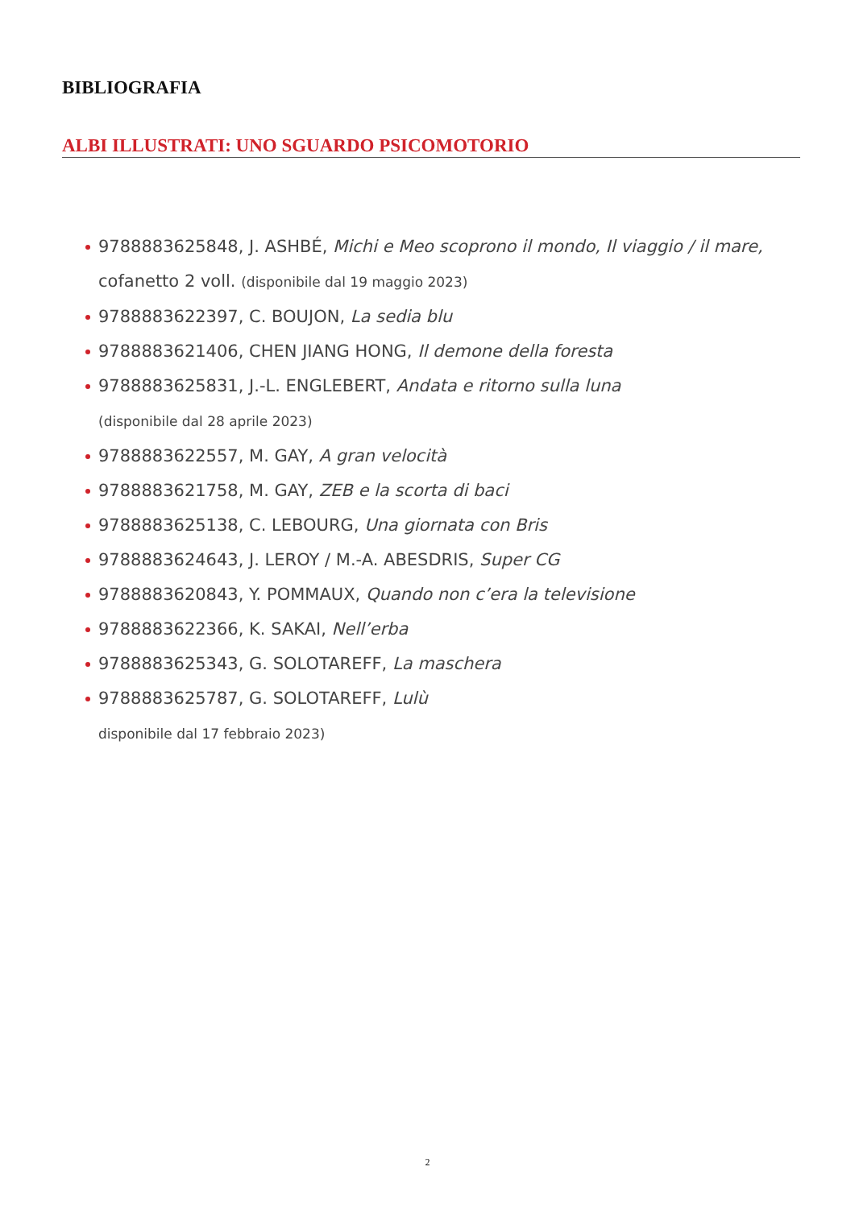BIBLIOGRAFIA
ALBI ILLUSTRATI: UNO SGUARDO PSICOMOTORIO
9788883625848, J. ASHBÉ, Michi e Meo scoprono il mondo, Il viaggio / il mare,
cofanetto 2 voll. (disponibile dal 19 maggio 2023)
9788883622397, C. BOUJON, La sedia blu
9788883621406, CHEN JIANG HONG, Il demone della foresta
9788883625831, J.-L. ENGLEBERT, Andata e ritorno sulla luna
(disponibile dal 28 aprile 2023)
9788883622557, M. GAY, A gran velocità
9788883621758, M. GAY, ZEB e la scorta di baci
9788883625138, C. LEBOURG, Una giornata con Bris
9788883624643, J. LEROY / M.-A. ABESDRIS, Super CG
9788883620843, Y. POMMAUX, Quando non c’era la televisione
9788883622366, K. SAKAI, Nell’erba
9788883625343, G. SOLOTAREFF, La maschera
9788883625787, G. SOLOTAREFF, Lulù
disponibile dal 17 febbraio 2023)
2